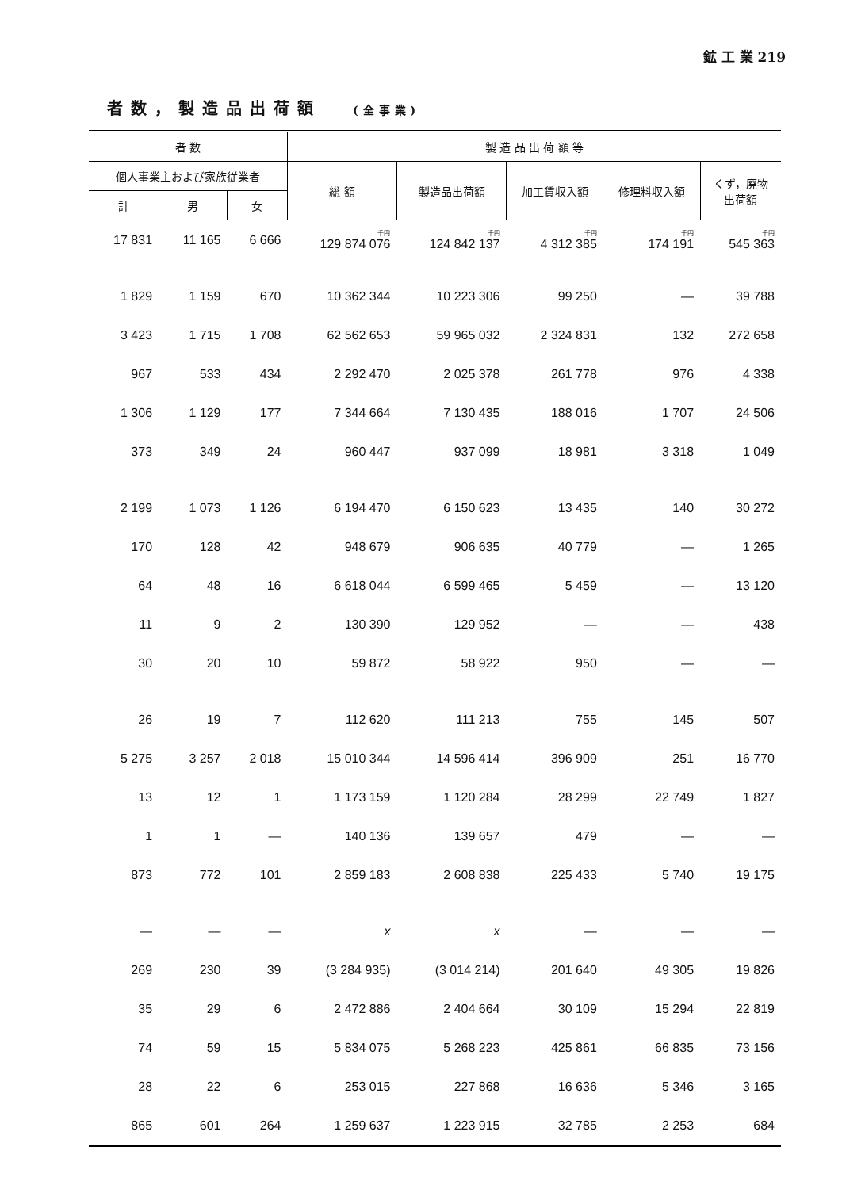鉱 工 業 219
者数，製造品出荷額 (全事業)
| 者 数 | | | 製 造 品 出 荷 額 等 | | | | |
| --- | --- | --- | --- | --- | --- | --- | --- |
| 個人事業主および家族従業者 | | | 総 額 | 製造品出荷額 | 加工賃収入額 | 修理料収入額 | くず，廃物 出荷額 |
| 計 | 男 | 女 | | | | | |
| 17 831 | 11 165 | 6 666 | 千円 129 874 076 | 千円 124 842 137 | 千円 4 312 385 | 千円 174 191 | 千円 545 363 |
| 1 829 | 1 159 | 670 | 10 362 344 | 10 223 306 | 99 250 | — | 39 788 |
| 3 423 | 1 715 | 1 708 | 62 562 653 | 59 965 032 | 2 324 831 | 132 | 272 658 |
| 967 | 533 | 434 | 2 292 470 | 2 025 378 | 261 778 | 976 | 4 338 |
| 1 306 | 1 129 | 177 | 7 344 664 | 7 130 435 | 188 016 | 1 707 | 24 506 |
| 373 | 349 | 24 | 960 447 | 937 099 | 18 981 | 3 318 | 1 049 |
| 2 199 | 1 073 | 1 126 | 6 194 470 | 6 150 623 | 13 435 | 140 | 30 272 |
| 170 | 128 | 42 | 948 679 | 906 635 | 40 779 | — | 1 265 |
| 64 | 48 | 16 | 6 618 044 | 6 599 465 | 5 459 | — | 13 120 |
| 11 | 9 | 2 | 130 390 | 129 952 | — | — | 438 |
| 30 | 20 | 10 | 59 872 | 58 922 | 950 | — | — |
| 26 | 19 | 7 | 112 620 | 111 213 | 755 | 145 | 507 |
| 5 275 | 3 257 | 2 018 | 15 010 344 | 14 596 414 | 396 909 | 251 | 16 770 |
| 13 | 12 | 1 | 1 173 159 | 1 120 284 | 28 299 | 22 749 | 1 827 |
| 1 | 1 | — | 140 136 | 139 657 | 479 | — | — |
| 873 | 772 | 101 | 2 859 183 | 2 608 838 | 225 433 | 5 740 | 19 175 |
| — | — | — | x | x | — | — | — |
| 269 | 230 | 39 | (3 284 935) | (3 014 214) | 201 640 | 49 305 | 19 826 |
| 35 | 29 | 6 | 2 472 886 | 2 404 664 | 30 109 | 15 294 | 22 819 |
| 74 | 59 | 15 | 5 834 075 | 5 268 223 | 425 861 | 66 835 | 73 156 |
| 28 | 22 | 6 | 253 015 | 227 868 | 16 636 | 5 346 | 3 165 |
| 865 | 601 | 264 | 1 259 637 | 1 223 915 | 32 785 | 2 253 | 684 |